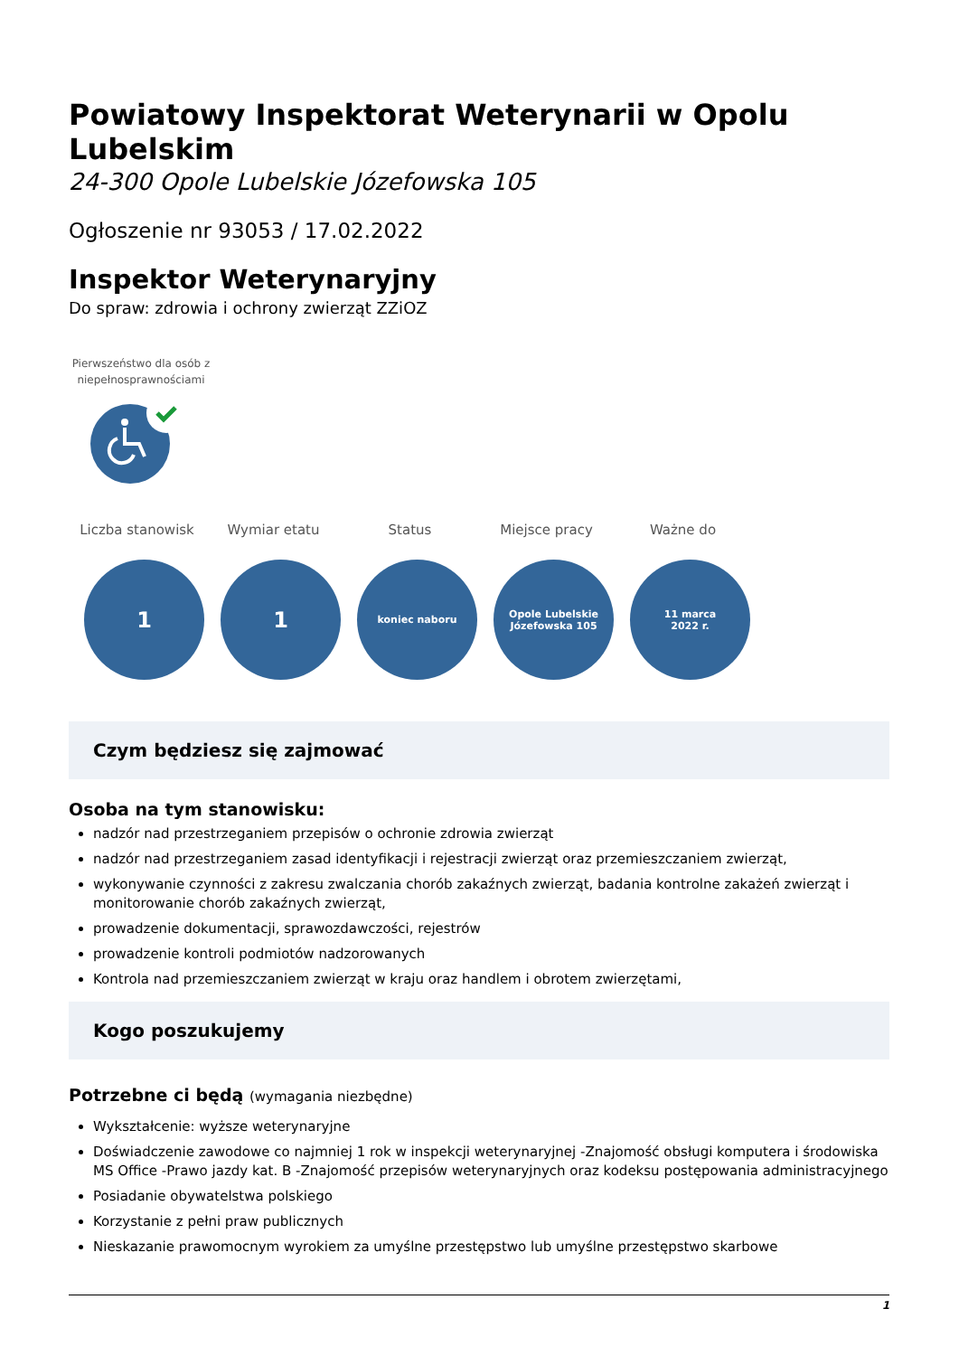Powiatowy Inspektorat Weterynarii w Opolu Lubelskim
24-300 Opole Lubelskie Józefowska 105
Ogłoszenie nr 93053 / 17.02.2022
Inspektor Weterynaryjny
Do spraw: zdrowia i ochrony zwierząt ZZiOZ
Pierwszeństwo dla osób z niepełnosprawnościami
Liczba stanowisk Wymiar etatu Status Miejsce pracy Ważne do
1 1
koniec naboru Opole Lubelskie Józefowska 105
11 marca
2022 r.
Czym będziesz się zajmować
Osoba na tym stanowisku:
nadzór nad przestrzeganiem przepisów o ochronie zdrowia zwierząt
nadzór nad przestrzeganiem zasad identyfikacji i rejestracji zwierząt oraz przemieszczaniem zwierząt,
wykonywanie czynności z zakresu zwalczania chorób zakaźnych zwierząt, badania kontrolne zakażeń zwierząt i monitorowanie chorób zakaźnych zwierząt,
prowadzenie dokumentacji, sprawozdawczości, rejestrów
prowadzenie kontroli podmiotów nadzorowanych
Kontrola nad przemieszczaniem zwierząt w kraju oraz handlem i obrotem zwierzętami,
Kogo poszukujemy
Potrzebne ci będą (wymagania niezbędne)
Wykształcenie: wyższe weterynaryjne
Doświadczenie zawodowe co najmniej 1 rok w inspekcji weterynaryjnej -Znajomość obsługi komputera i środowiska MS Office -Prawo jazdy kat. B -Znajomość przepisów weterynaryjnych oraz kodeksu postępowania administracyjnego
Posiadanie obywatelstwa polskiego
Korzystanie z pełni praw publicznych
Nieskazanie prawomocnym wyrokiem za umyślne przestępstwo lub umyślne przestępstwo skarbowe
1